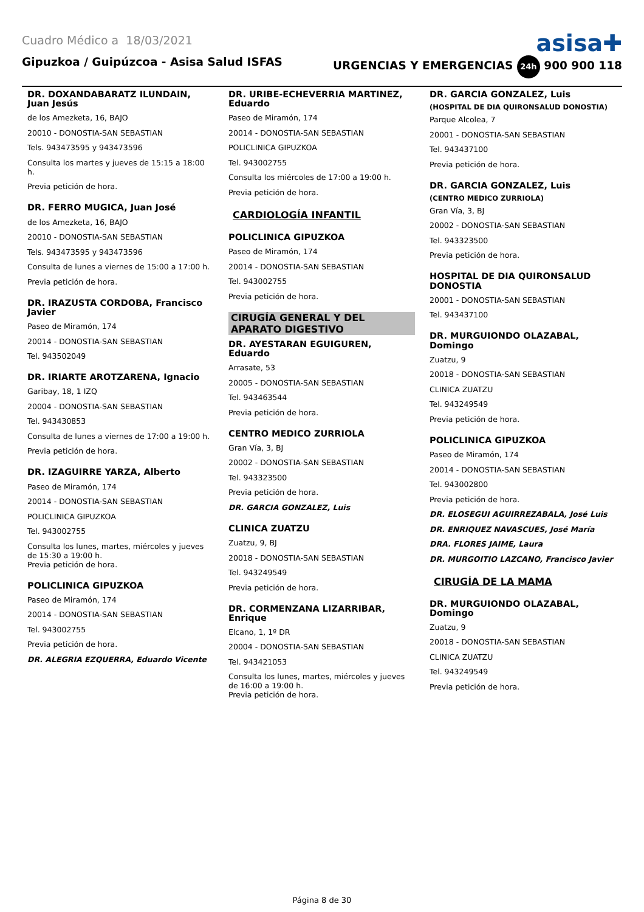Cuadro Médico a 18/03/2021
asisa✚
Gipuzkoa / Guipúzcoa - Asisa Salud ISFAS URGENCIAS Y EMERGENCIAS 24h 900 900 118
DR. DOXANDABARATZ ILUNDAIN, Juan Jesús
de los Amezketa, 16, BAJO
20010 - DONOSTIA-SAN SEBASTIAN
Tels. 943473595 y 943473596
Consulta los martes y jueves de 15:15 a 18:00 h.
Previa petición de hora.
DR. FERRO MUGICA, Juan José
de los Amezketa, 16, BAJO
20010 - DONOSTIA-SAN SEBASTIAN
Tels. 943473595 y 943473596
Consulta de lunes a viernes de 15:00 a 17:00 h.
Previa petición de hora.
DR. IRAZUSTA CORDOBA, Francisco Javier
Paseo de Miramón, 174
20014 - DONOSTIA-SAN SEBASTIAN
Tel. 943502049
DR. IRIARTE AROTZARENA, Ignacio
Garibay, 18, 1 IZQ
20004 - DONOSTIA-SAN SEBASTIAN
Tel. 943430853
Consulta de lunes a viernes de 17:00 a 19:00 h.
Previa petición de hora.
DR. IZAGUIRRE YARZA, Alberto
Paseo de Miramón, 174
20014 - DONOSTIA-SAN SEBASTIAN
POLICLINICA GIPUZKOA
Tel. 943002755
Consulta los lunes, martes, miércoles y jueves de 15:30 a 19:00 h.
Previa petición de hora.
POLICLINICA GIPUZKOA
Paseo de Miramón, 174
20014 - DONOSTIA-SAN SEBASTIAN
Tel. 943002755
Previa petición de hora.
DR. ALEGRIA EZQUERRA, Eduardo Vicente
DR. URIBE-ECHEVERRIA MARTINEZ, Eduardo
Paseo de Miramón, 174
20014 - DONOSTIA-SAN SEBASTIAN
POLICLINICA GIPUZKOA
Tel. 943002755
Consulta los miércoles de 17:00 a 19:00 h.
Previa petición de hora.
CARDIOLOGÍA INFANTIL
POLICLINICA GIPUZKOA
Paseo de Miramón, 174
20014 - DONOSTIA-SAN SEBASTIAN
Tel. 943002755
Previa petición de hora.
CIRUGÍA GENERAL Y DEL APARATO DIGESTIVO
DR. AYESTARAN EGUIGUREN, Eduardo
Arrasate, 53
20005 - DONOSTIA-SAN SEBASTIAN
Tel. 943463544
Previa petición de hora.
CENTRO MEDICO ZURRIOLA
Gran Vía, 3, BJ
20002 - DONOSTIA-SAN SEBASTIAN
Tel. 943323500
Previa petición de hora.
DR. GARCIA GONZALEZ, Luis
CLINICA ZUATZU
Zuatzu, 9, BJ
20018 - DONOSTIA-SAN SEBASTIAN
Tel. 943249549
Previa petición de hora.
DR. CORMENZANA LIZARRIBAR, Enrique
Elcano, 1, 1º DR
20004 - DONOSTIA-SAN SEBASTIAN
Tel. 943421053
Consulta los lunes, martes, miércoles y jueves de 16:00 a 19:00 h.
Previa petición de hora.
DR. GARCIA GONZALEZ, Luis
(HOSPITAL DE DIA QUIRONSALUD DONOSTIA)
Parque Alcolea, 7
20001 - DONOSTIA-SAN SEBASTIAN
Tel. 943437100
Previa petición de hora.
DR. GARCIA GONZALEZ, Luis
(CENTRO MEDICO ZURRIOLA)
Gran Vía, 3, BJ
20002 - DONOSTIA-SAN SEBASTIAN
Tel. 943323500
Previa petición de hora.
HOSPITAL DE DIA QUIRONSALUD DONOSTIA
20001 - DONOSTIA-SAN SEBASTIAN
Tel. 943437100
DR. MURGUIONDO OLAZABAL, Domingo
Zuatzu, 9
20018 - DONOSTIA-SAN SEBASTIAN
CLINICA ZUATZU
Tel. 943249549
Previa petición de hora.
POLICLINICA GIPUZKOA
Paseo de Miramón, 174
20014 - DONOSTIA-SAN SEBASTIAN
Tel. 943002800
Previa petición de hora.
DR. ELOSEGUI AGUIRREZABALA, José Luis
DR. ENRIQUEZ NAVASCUES, José María
DRA. FLORES JAIME, Laura
DR. MURGOITIO LAZCANO, Francisco Javier
CIRUGÍA DE LA MAMA
DR. MURGUIONDO OLAZABAL, Domingo
Zuatzu, 9
20018 - DONOSTIA-SAN SEBASTIAN
CLINICA ZUATZU
Tel. 943249549
Previa petición de hora.
Página 8 de 30